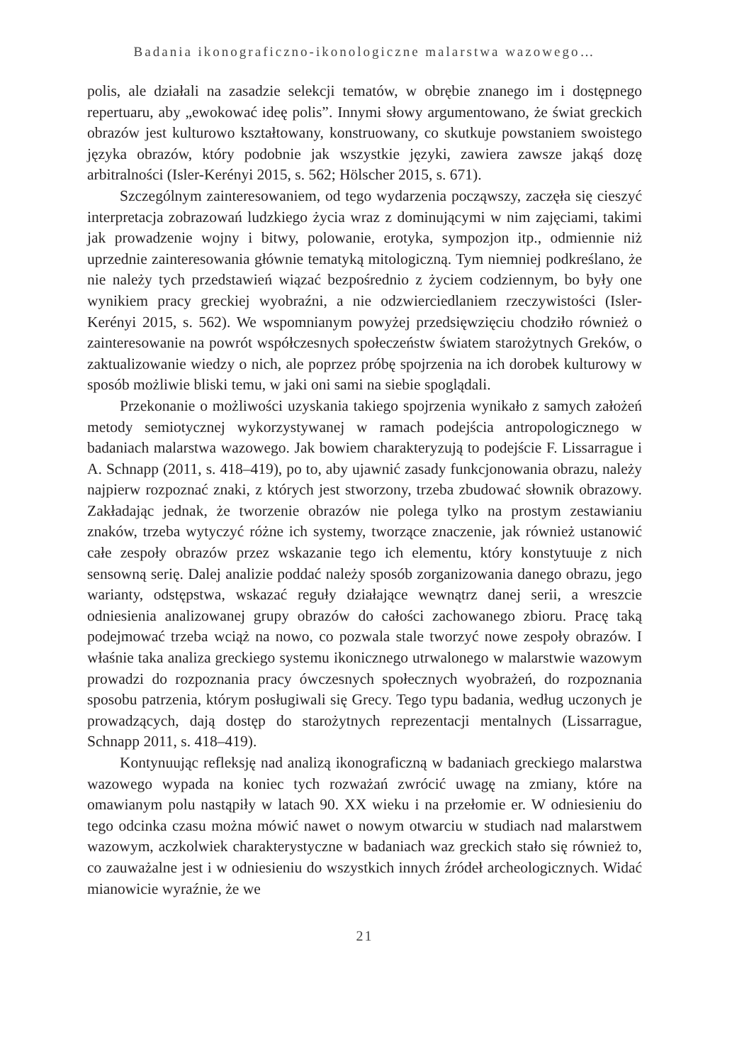Badania ikonograficzno-ikonologiczne malarstwa wazowego…
polis, ale działali na zasadzie selekcji tematów, w obrębie znanego im i dostępnego repertuaru, aby „ewokować ideę polis”. Innymi słowy argumentowano, że świat greckich obrazów jest kulturowo kształtowany, konstruowany, co skutkuje powstaniem swoistego języka obrazów, który podobnie jak wszystkie języki, zawiera zawsze jakąś dozę arbitralności (Isler-Kerényi 2015, s. 562; Hölscher 2015, s. 671).
Szczególnym zainteresowaniem, od tego wydarzenia począwszy, zaczęła się cieszyć interpretacja zobrazowań ludzkiego życia wraz z dominującymi w nim zajęciami, takimi jak prowadzenie wojny i bitwy, polowanie, erotyka, sympozjon itp., odmiennie niż uprzednie zainteresowania głównie tematyką mitologiczną. Tym niemniej podkreślano, że nie należy tych przedstawień wiązać bezpośrednio z życiem codziennym, bo były one wynikiem pracy greckiej wyobraźni, a nie odzwierciedlaniem rzeczywistości (Isler-Kerényi 2015, s. 562). We wspomnianym powyżej przedsięwzięciu chodziło również o zainteresowanie na powrót współczesnych społeczeństw światem starożytnych Greków, o zaktualizowanie wiedzy o nich, ale poprzez próbę spojrzenia na ich dorobek kulturowy w sposób możliwie bliski temu, w jaki oni sami na siebie spoglądali.
Przekonanie o możliwości uzyskania takiego spojrzenia wynikało z samych założeń metody semiotycznej wykorzystywanej w ramach podejścia antropologicznego w badaniach malarstwa wazowego. Jak bowiem charakteryzują to podejście F. Lissarrague i A. Schnapp (2011, s. 418–419), po to, aby ujawnić zasady funkcjonowania obrazu, należy najpierw rozpoznać znaki, z których jest stworzony, trzeba zbudować słownik obrazowy. Zakładając jednak, że tworzenie obrazów nie polega tylko na prostym zestawianiu znaków, trzeba wytyczyć różne ich systemy, tworzące znaczenie, jak również ustanowić całe zespoły obrazów przez wskazanie tego ich elementu, który konstytuuje z nich sensowną serię. Dalej analizie poddać należy sposób zorganizowania danego obrazu, jego warianty, odstępstwa, wskazać reguły działające wewnątrz danej serii, a wreszcie odniesienia analizowanej grupy obrazów do całości zachowanego zbioru. Pracę taką podejmować trzeba wciąż na nowo, co pozwala stale tworzyć nowe zespoły obrazów. I właśnie taka analiza greckiego systemu ikonicznego utrwalonego w malarstwie wazowym prowadzi do rozpoznania pracy ówczesnych społecznych wyobrażeń, do rozpoznania sposobu patrzenia, którym posługiwali się Grecy. Tego typu badania, według uczonych je prowadzących, dają dostęp do starożytnych reprezentacji mentalnych (Lissarrague, Schnapp 2011, s. 418–419).
Kontynuując refleksję nad analizą ikonograficzną w badaniach greckiego malarstwa wazowego wypada na koniec tych rozważań zwrócić uwagę na zmiany, które na omawianym polu nastąpiły w latach 90. XX wieku i na przełomie er. W odniesieniu do tego odcinka czasu można mówić nawet o nowym otwarciu w studiach nad malarstwem wazowym, aczkolwiek charakterystyczne w badaniach waz greckich stało się również to, co zauważalne jest i w odniesieniu do wszystkich innych źródeł archeologicznych. Widać mianowicie wyraźnie, że we
21